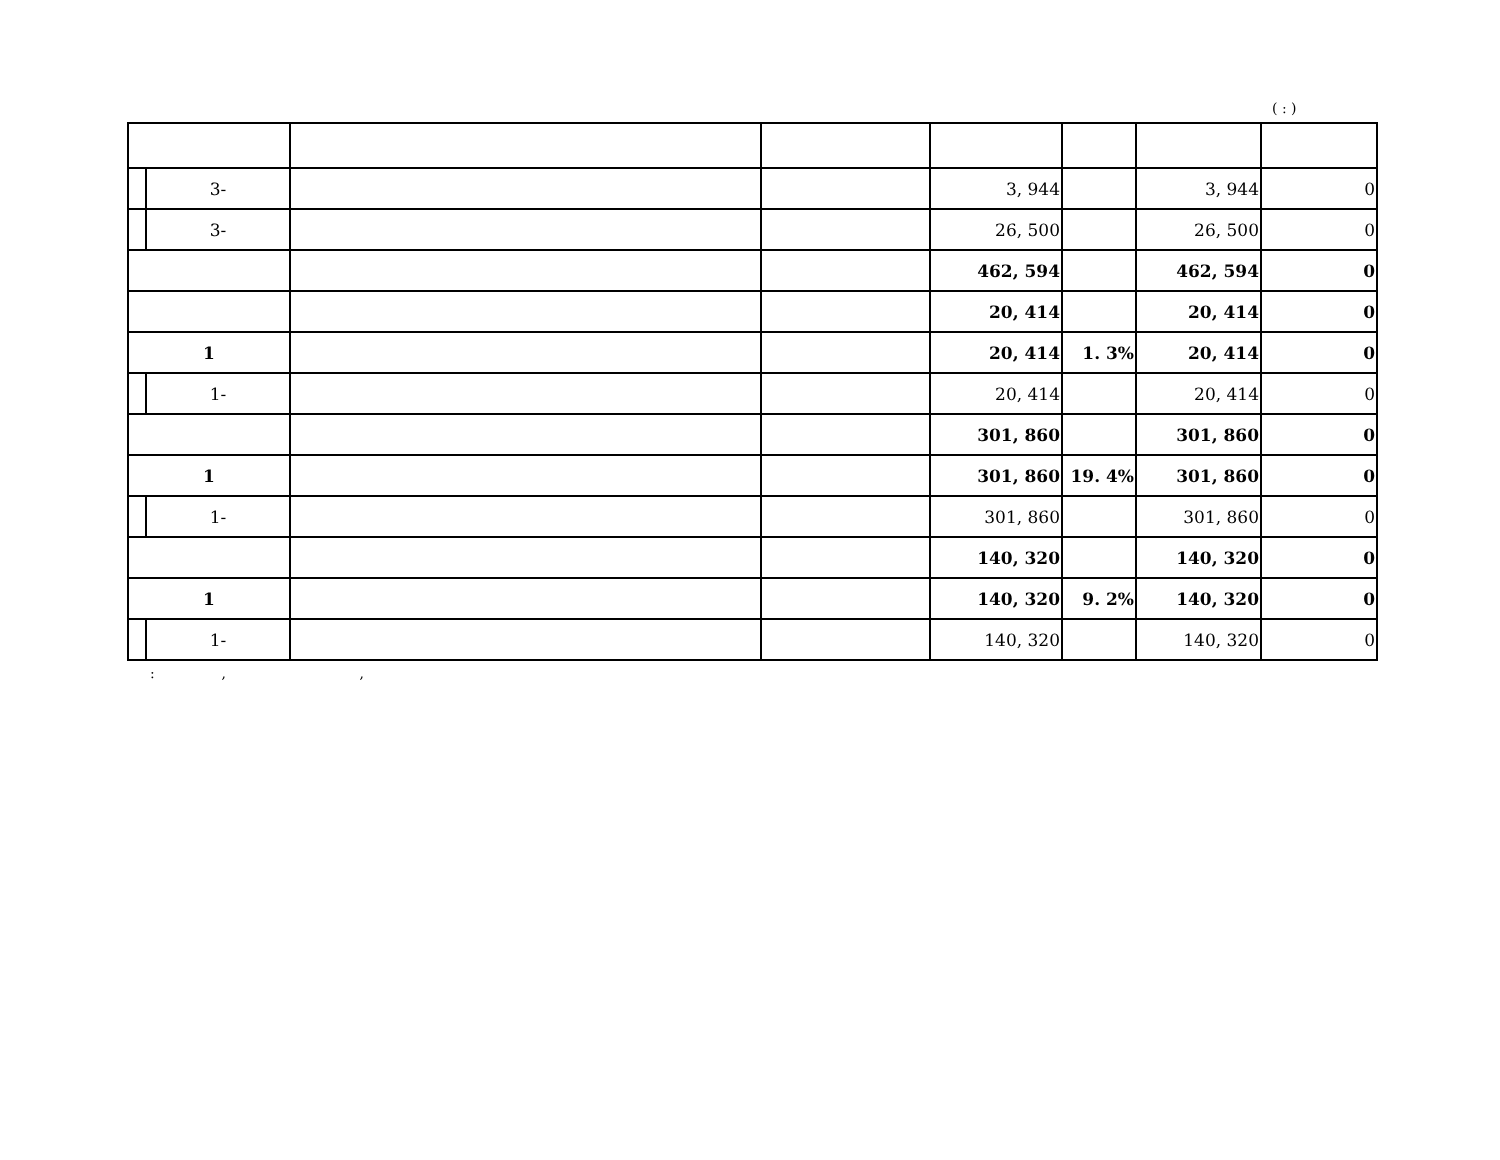( : )
| | 3- | | | 3, 944 | | 3, 944 | 0 |
| | 3- | | | 26, 500 | | 26, 500 | 0 |
| | | | | 462, 594 | | 462, 594 | 0 |
| | | | | 20, 414 | | 20, 414 | 0 |
| 1 | | | | 20, 414 | 1. 3% | 20, 414 | 0 |
| | 1- | | | 20, 414 | | 20, 414 | 0 |
| | | | | 301, 860 | | 301, 860 | 0 |
| 1 | | | | 301, 860 | 19. 4% | 301, 860 | 0 |
| | 1- | | | 301, 860 | | 301, 860 | 0 |
| | | | | 140, 320 | | 140, 320 | 0 |
| 1 | | | | 140, 320 | 9. 2% | 140, 320 | 0 |
| | 1- | | | 140, 320 | | 140, 320 | 0 |
: , ,